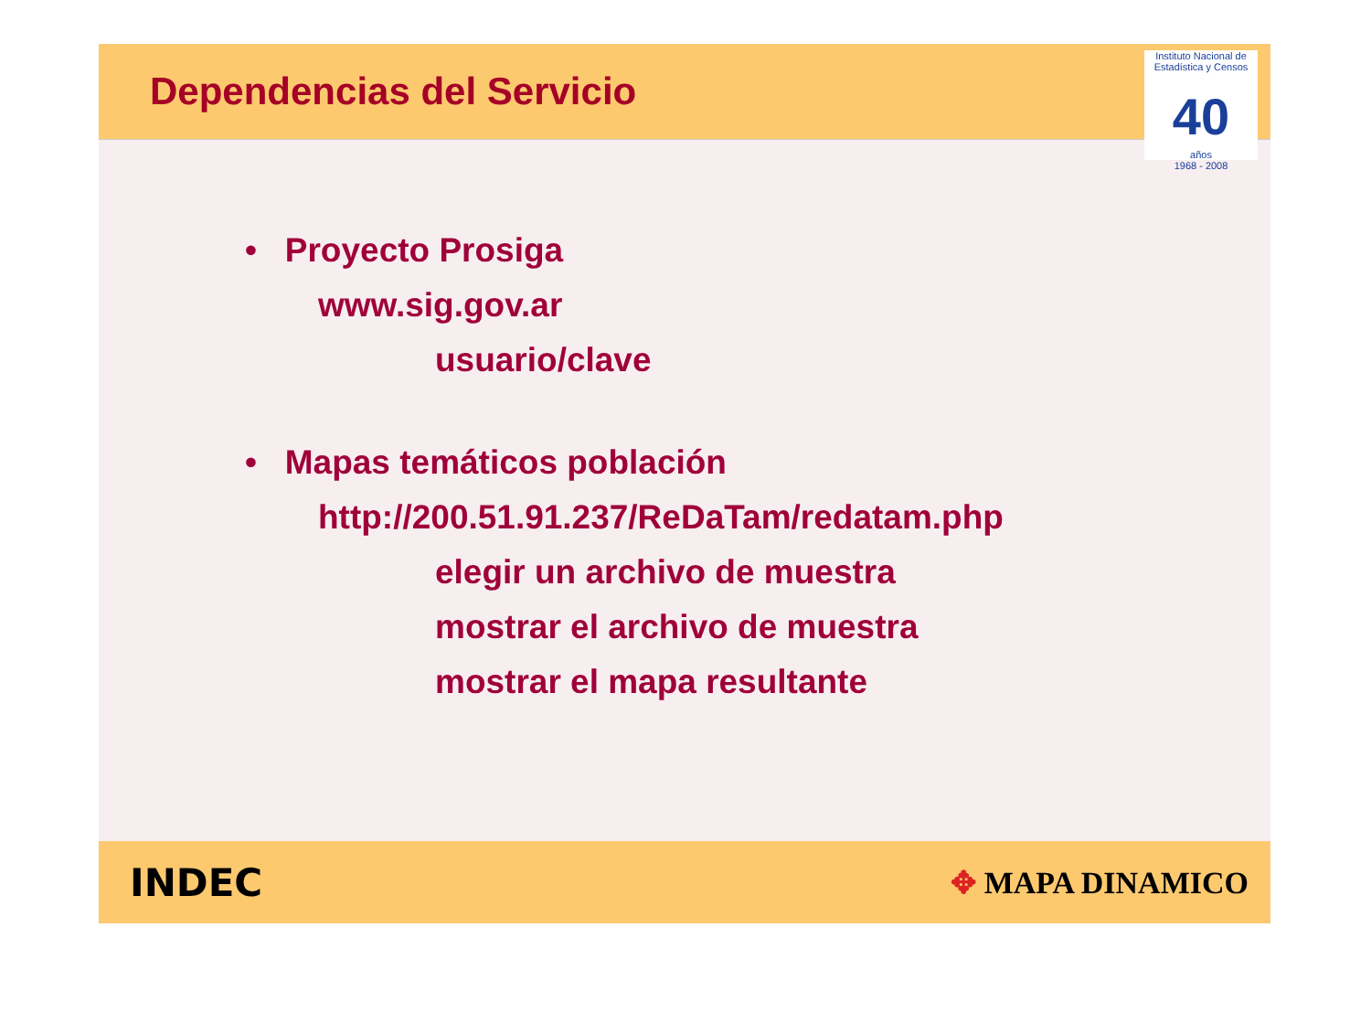Dependencias del Servicio
Instituto Nacional de Estadística y Censos
40
años
1968 - 2008
• Proyecto Prosiga
www.sig.gov.ar
usuario/clave
• Mapas temáticos población
http://200.51.91.237/ReDaTam/redatam.php
elegir un archivo de muestra
mostrar el archivo de muestra
mostrar el mapa resultante
INDEC
✥ MAPA DINAMICO